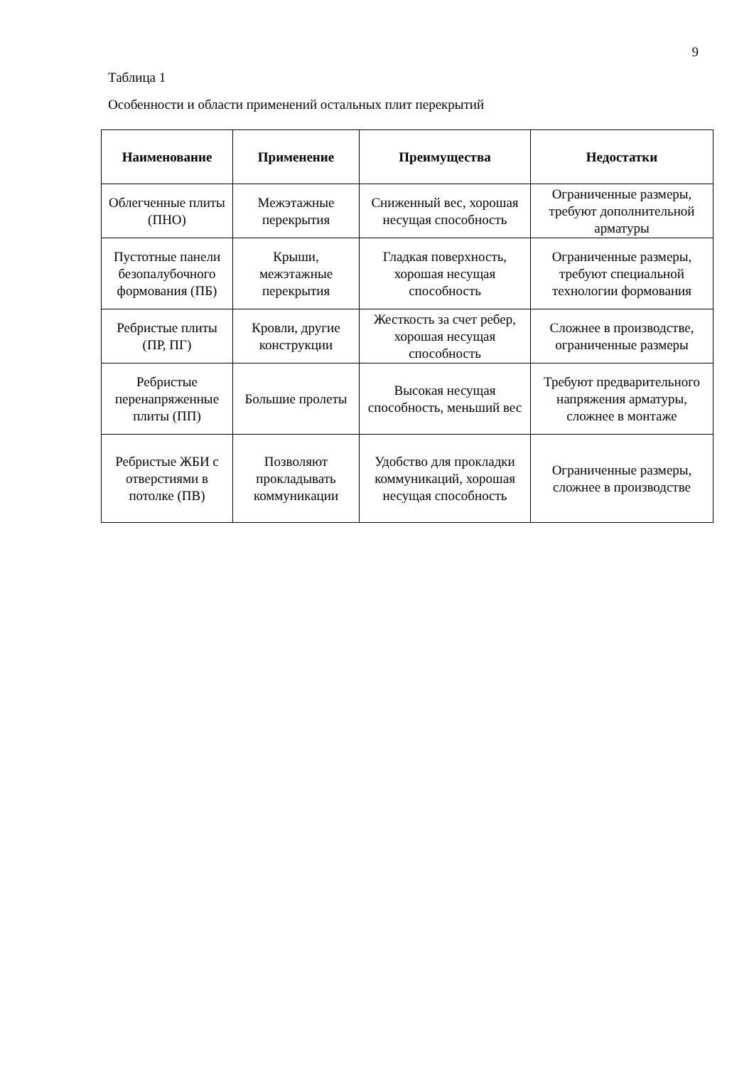9
Таблица 1
Особенности и области применений остальных плит перекрытий
| Наименование | Применение | Преимущества | Недостатки |
| --- | --- | --- | --- |
| Облегченные плиты (ПНО) | Межэтажные перекрытия | Сниженный вес, хорошая несущая способность | Ограниченные размеры, требуют дополнительной арматуры |
| Пустотные панели безопалубочного формования (ПБ) | Крыши, межэтажные перекрытия | Гладкая поверхность, хорошая несущая способность | Ограниченные размеры, требуют специальной технологии формования |
| Ребристые плиты (ПР, ПГ) | Кровли, другие конструкции | Жесткость за счет ребер, хорошая несущая способность | Сложнее в производстве, ограниченные размеры |
| Ребристые перенапряженные плиты (ПП) | Большие пролеты | Высокая несущая способность, меньший вес | Требуют предварительного напряжения арматуры, сложнее в монтаже |
| Ребристые ЖБИ с отверстиями в потолке (ПВ) | Позволяют прокладывать коммуникации | Удобство для прокладки коммуникаций, хорошая несущая способность | Ограниченные размеры, сложнее в производстве |